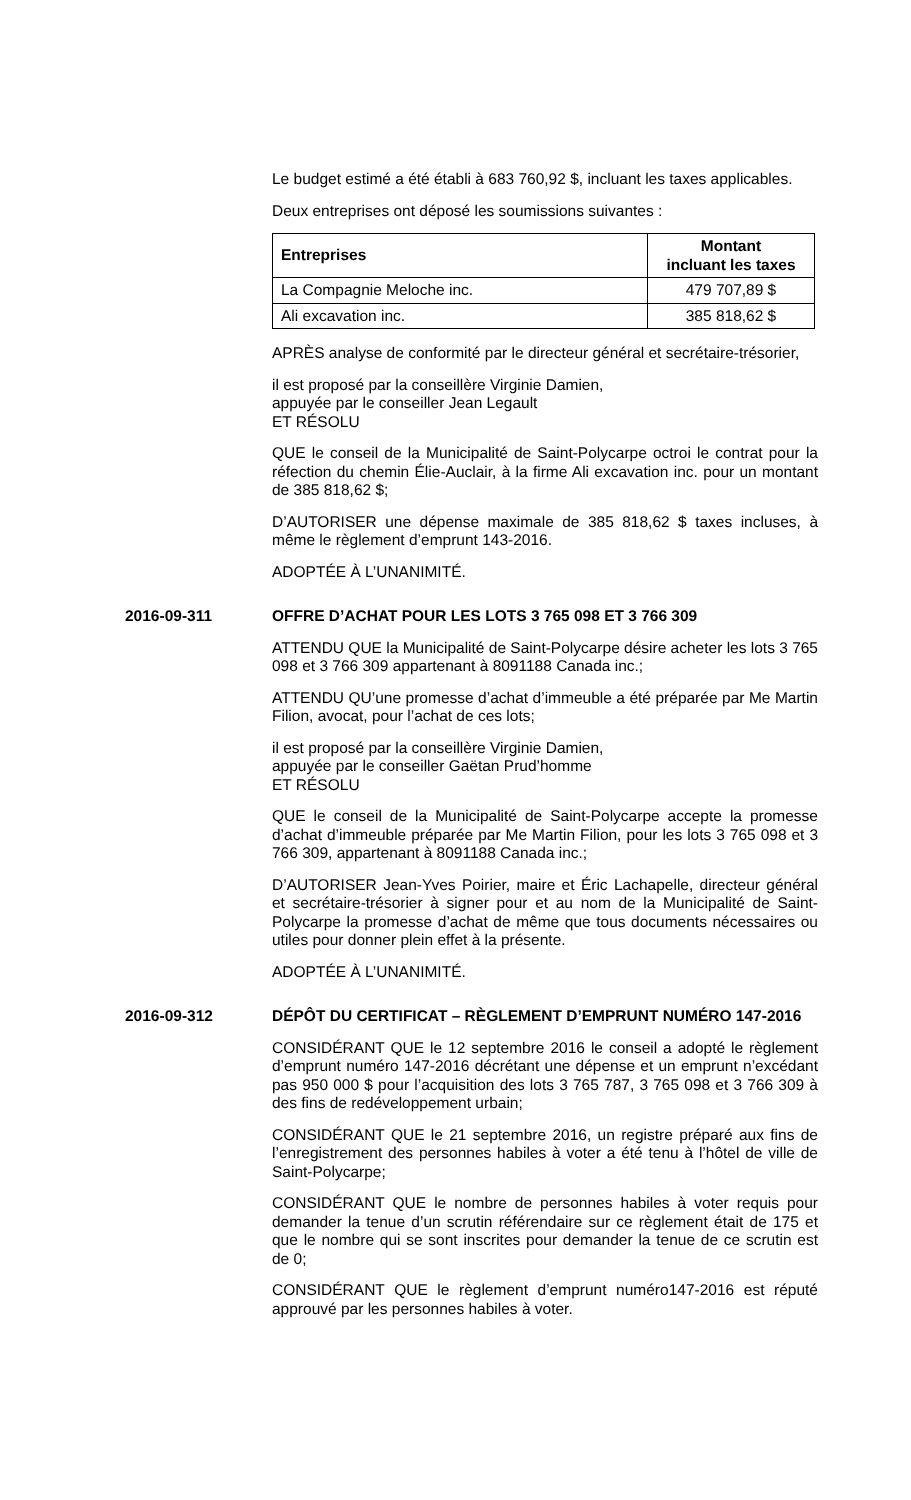Le budget estimé a été établi à 683 760,92 $, incluant les taxes applicables.
Deux entreprises ont déposé les soumissions suivantes :
| Entreprises | Montant incluant les taxes |
| --- | --- |
| La Compagnie Meloche inc. | 479 707,89 $ |
| Ali excavation inc. | 385 818,62 $ |
APRÈS analyse de conformité par le directeur général et secrétaire-trésorier,
il est proposé par la conseillère Virginie Damien,
appuyée par le conseiller Jean Legault
ET RÉSOLU
QUE le conseil de la Municipalité de Saint-Polycarpe octroi le contrat pour la réfection du chemin Élie-Auclair, à la firme Ali excavation inc. pour un montant de 385 818,62 $;
D’AUTORISER une dépense maximale de 385 818,62 $ taxes incluses, à même le règlement d’emprunt 143-2016.
ADOPTÉE À L’UNANIMITÉ.
2016-09-311 OFFRE D’ACHAT POUR LES LOTS 3 765 098 ET 3 766 309
ATTENDU QUE la Municipalité de Saint-Polycarpe désire acheter les lots 3 765 098 et 3 766 309 appartenant à 8091188 Canada inc.;
ATTENDU QU’une promesse d’achat d’immeuble a été préparée par Me Martin Filion, avocat, pour l’achat de ces lots;
il est proposé par la conseillère Virginie Damien,
appuyée par le conseiller Gaëtan Prud’homme
ET RÉSOLU
QUE le conseil de la Municipalité de Saint-Polycarpe accepte la promesse d’achat d’immeuble préparée par Me Martin Filion, pour les lots 3 765 098 et 3 766 309, appartenant à 8091188 Canada inc.;
D’AUTORISER Jean-Yves Poirier, maire et Éric Lachapelle, directeur général et secrétaire-trésorier à signer pour et au nom de la Municipalité de Saint-Polycarpe la promesse d’achat de même que tous documents nécessaires ou utiles pour donner plein effet à la présente.
ADOPTÉE À L’UNANIMITÉ.
2016-09-312 DÉPÔT DU CERTIFICAT – RÈGLEMENT D’EMPRUNT NUMÉRO 147-2016
CONSIDÉRANT QUE le 12 septembre 2016 le conseil a adopté le règlement d’emprunt numéro 147-2016 décrétant une dépense et un emprunt n’excédant pas 950 000 $ pour l’acquisition des lots 3 765 787, 3 765 098 et 3 766 309 à des fins de redéveloppement urbain;
CONSIDÉRANT QUE le 21 septembre 2016, un registre préparé aux fins de l’enregistrement des personnes habiles à voter a été tenu à l’hôtel de ville de Saint-Polycarpe;
CONSIDÉRANT QUE le nombre de personnes habiles à voter requis pour demander la tenue d’un scrutin référendaire sur ce règlement était de 175 et que le nombre qui se sont inscrites pour demander la tenue de ce scrutin est de 0;
CONSIDÉRANT QUE le règlement d’emprunt numéro147-2016 est réputé approuvé par les personnes habiles à voter.